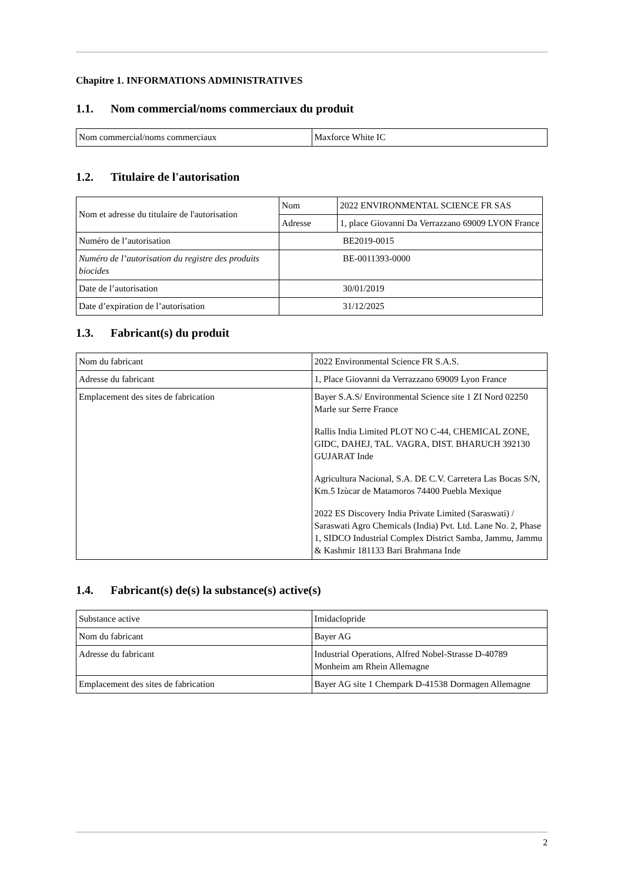Chapitre 1. INFORMATIONS ADMINISTRATIVES
1.1. Nom commercial/noms commerciaux du produit
| Nom commercial/noms commerciaux | Maxforce White IC |
1.2. Titulaire de l'autorisation
| Nom et adresse du titulaire de l'autorisation | Nom | 2022 ENVIRONMENTAL SCIENCE FR SAS |
| | Adresse | 1, place Giovanni Da Verrazzano 69009 LYON France |
| Numéro de l’autorisation | BE2019-0015 | |
| Numéro de l’autorisation du registre des produits biocides | BE-0011393-0000 | |
| Date de l’autorisation | 30/01/2019 | |
| Date d’expiration de l’autorisation | 31/12/2025 | |
1.3. Fabricant(s) du produit
| Nom du fabricant | 2022 Environmental Science FR S.A.S. |
| Adresse du fabricant | 1, Place Giovanni da Verrazzano 69009 Lyon France |
| Emplacement des sites de fabrication | Bayer S.A.S/ Environmental Science site 1 ZI Nord 02250 Marle sur Serre France Rallis India Limited PLOT NO C-44, CHEMICAL ZONE, GIDC, DAHEJ, TAL. VAGRA, DIST. BHARUCH 392130 GUJARAT Inde Agricultura Nacional, S.A. DE C.V. Carretera Las Bocas S/N, Km.5 Izùcar de Matamoros 74400 Puebla Mexique 2022 ES Discovery India Private Limited (Saraswati) / Saraswati Agro Chemicals (India) Pvt. Ltd. Lane No. 2, Phase 1, SIDCO Industrial Complex District Samba, Jammu, Jammu & Kashmir 181133 Bari Brahmana Inde |
1.4. Fabricant(s) de(s) la substance(s) active(s)
| Substance active | Imidaclopride |
| Nom du fabricant | Bayer AG |
| Adresse du fabricant | Industrial Operations, Alfred Nobel-Strasse D-40789 Monheim am Rhein Allemagne |
| Emplacement des sites de fabrication | Bayer AG site 1 Chempark D-41538 Dormagen Allemagne |
2